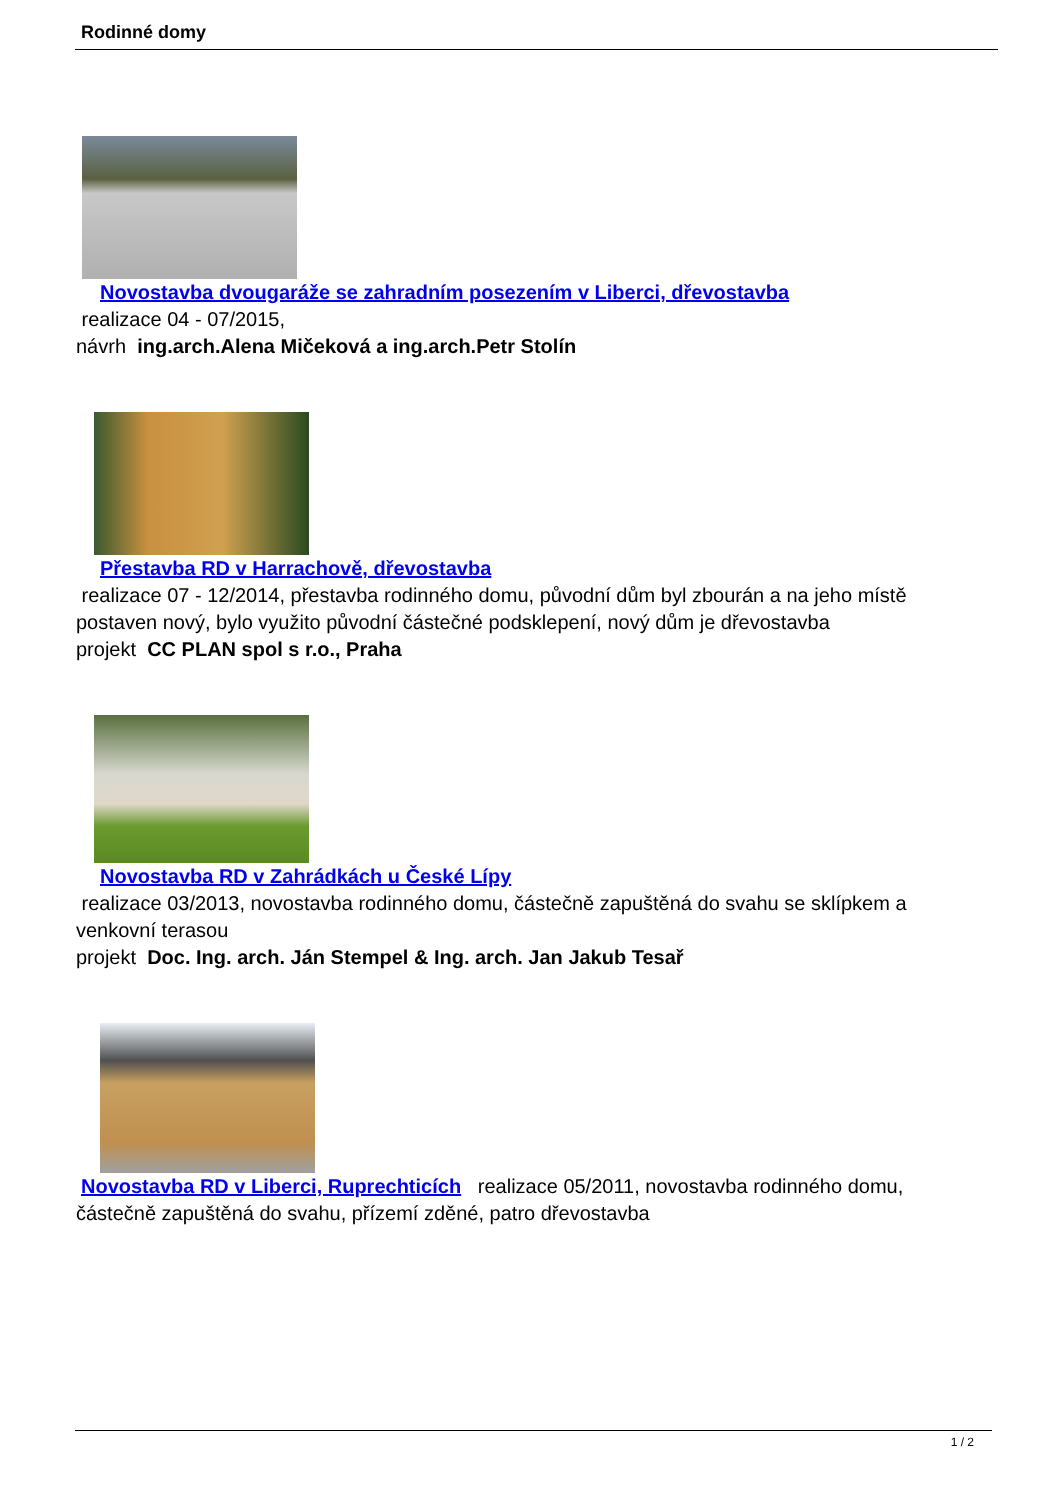Rodinné domy
Novostavba dvougaráže se zahradním posezením v Liberci, dřevostavba
realizace 04 - 07/2015,
návrh ing.arch.Alena Mičeková a ing.arch.Petr Stolín
Přestavba RD v Harrachově, dřevostavba
realizace 07 - 12/2014, přestavba rodinného domu, původní dům byl zbourán a na jeho místě postaven nový, bylo využito původní částečné podsklepení, nový dům je dřevostavba
projekt CC PLAN spol s r.o., Praha
Novostavba RD v Zahrádkách u České Lípy
realizace 03/2013, novostavba rodinného domu, částečně zapuštěná do svahu se sklípkem a venkovní terasou
projekt Doc. Ing. arch. Ján Stempel & Ing. arch. Jan Jakub Tesař
Novostavba RD v Liberci, Ruprechticích realizace 05/2011, novostavba rodinného domu, částečně zapuštěná do svahu, přízemí zděné, patro dřevostavba
1 / 2